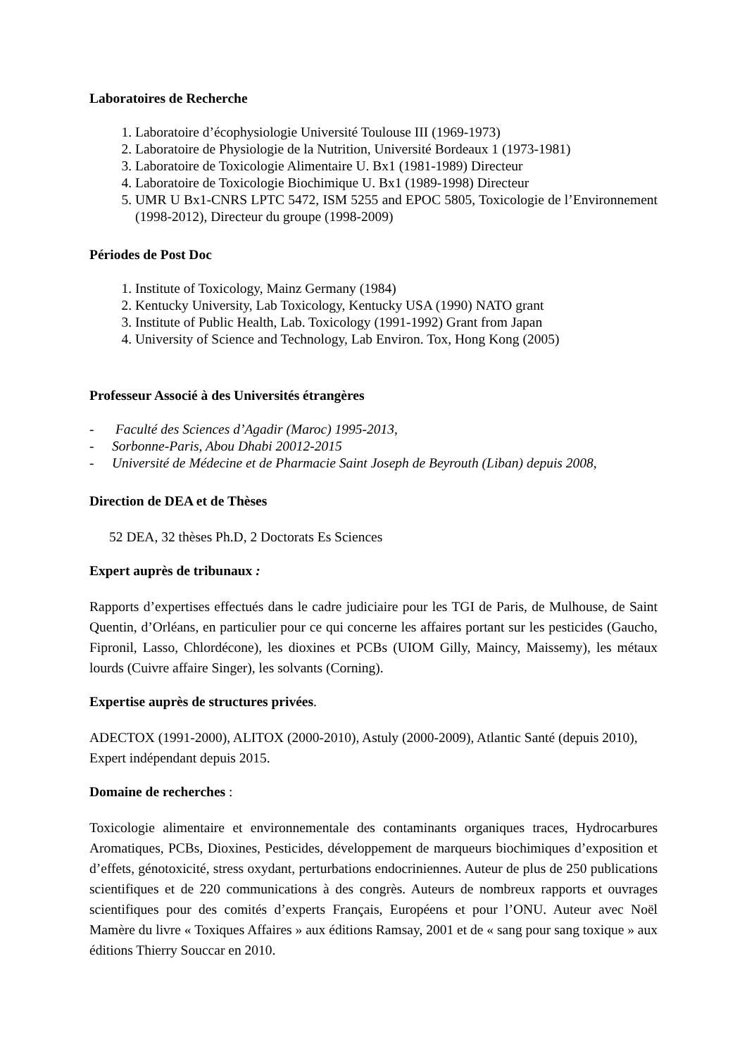Laboratoires de Recherche
1. Laboratoire d’écophysiologie Université Toulouse III (1969-1973)
2. Laboratoire de Physiologie de la Nutrition, Université Bordeaux 1 (1973-1981)
3. Laboratoire de Toxicologie Alimentaire U. Bx1 (1981-1989) Directeur
4. Laboratoire de Toxicologie Biochimique U. Bx1 (1989-1998) Directeur
5. UMR U Bx1-CNRS LPTC 5472, ISM 5255 and EPOC 5805, Toxicologie de l’Environnement (1998-2012), Directeur du groupe (1998-2009)
Périodes de Post Doc
1. Institute of Toxicology, Mainz Germany (1984)
2. Kentucky University, Lab Toxicology, Kentucky USA (1990) NATO grant
3. Institute of Public Health, Lab. Toxicology (1991-1992) Grant from Japan
4. University of Science and Technology, Lab Environ. Tox, Hong Kong (2005)
Professeur Associé à des Universités étrangères
- Faculté des Sciences d’Agadir (Maroc) 1995-2013,
- Sorbonne-Paris, Abou Dhabi 20012-2015
- Université de Médecine et de Pharmacie Saint Joseph de Beyrouth (Liban) depuis 2008,
Direction de DEA et de Thèses
52 DEA, 32 thèses Ph.D, 2 Doctorats Es Sciences
Expert auprès de tribunaux :
Rapports d’expertises effectués dans le cadre judiciaire pour les TGI de Paris, de Mulhouse, de Saint Quentin, d’Orléans, en particulier pour ce qui concerne les affaires portant sur les pesticides (Gaucho, Fipronil, Lasso, Chlordécone), les dioxines et PCBs (UIOM Gilly, Maincy, Maissemy), les métaux lourds (Cuivre affaire Singer), les solvants (Corning).
Expertise auprès de structures privées.
ADECTOX (1991-2000), ALITOX (2000-2010), Astuly (2000-2009), Atlantic Santé (depuis 2010), Expert indépendant depuis 2015.
Domaine de recherches :
Toxicologie alimentaire et environnementale des contaminants organiques traces, Hydrocarbures Aromatiques, PCBs, Dioxines, Pesticides, développement de marqueurs biochimiques d’exposition et d’effets, génotoxicité, stress oxydant, perturbations endocriniennes. Auteur de plus de 250 publications scientifiques et de 220 communications à des congrès. Auteurs de nombreux rapports et ouvrages scientifiques pour des comités d’experts Français, Européens et pour l’ONU. Auteur avec Noël Mamère du livre « Toxiques Affaires » aux éditions Ramsay, 2001 et de « sang pour sang toxique » aux éditions Thierry Souccar en 2010.